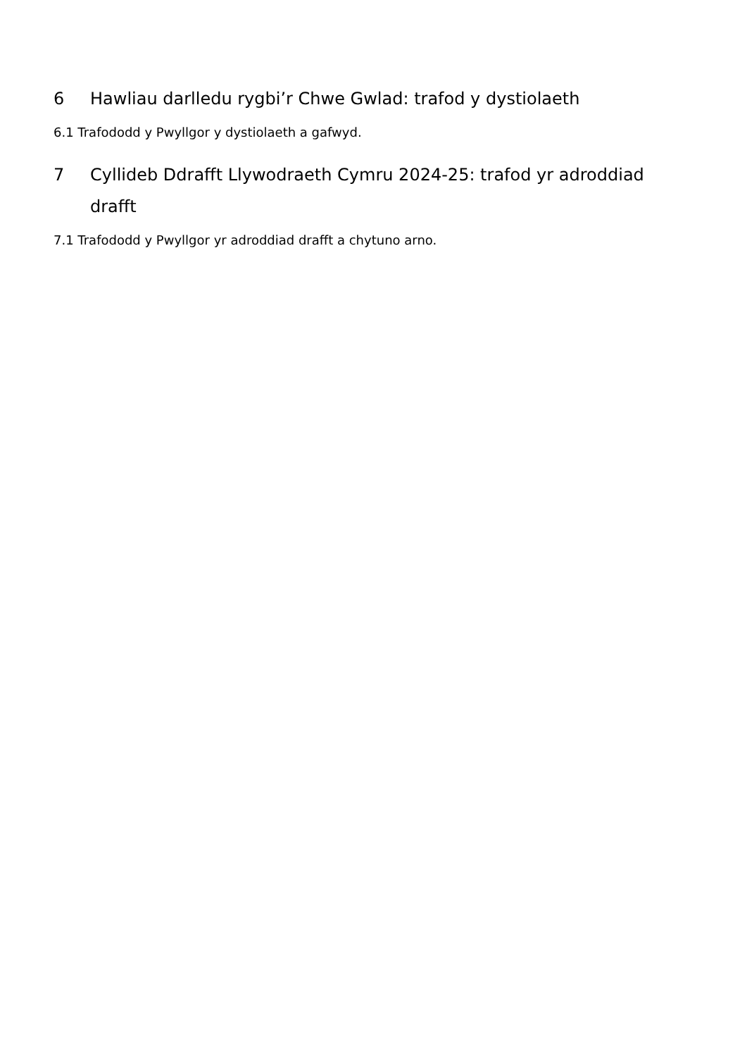6 Hawliau darlledu rygbi’r Chwe Gwlad: trafod y dystiolaeth
6.1 Trafododd y Pwyllgor y dystiolaeth a gafwyd.
7 Cyllideb Ddrafft Llywodraeth Cymru 2024-25: trafod yr adroddiad drafft
7.1 Trafododd y Pwyllgor yr adroddiad drafft a chytuno arno.